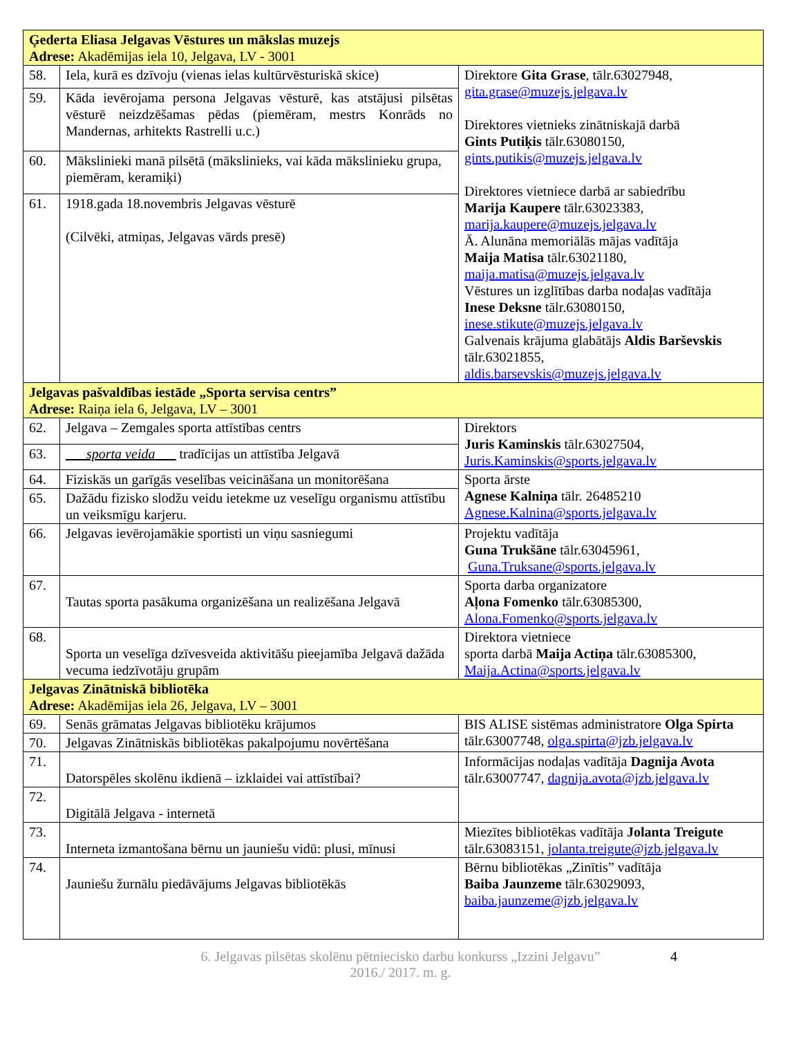| Ģederta Eliasa Jelgavas Vēstures un mākslas muzejs Adrese: Akadēmijas iela 10, Jelgava, LV - 3001 | | |
| 58. | Iela, kurā es dzīvoju (vienas ielas kultūrvēsturiskā skice) | Direktore Gita Grase , tālr.63027948, gita.grase@muzejs.jelgava.lv Direktores vietnieks zinātniskajā darbā Gints Putiķis tālr.63080150, gints.putikis@muzejs.jelgava.lv Direktores vietniece darbā ar sabiedrību Marija Kaupere tālr.63023383, marija.kaupere@muzejs.jelgava.lv Ā. Alunāna memoriālās mājas vadītāja Maija Matisa tālr.63021180, maija.matisa@muzejs.jelgava.lv Vēstures un izglītības darba nodaļas vadītāja Inese Deksne tālr.63080150, inese.stikute@muzejs.jelgava.lv Galvenais krājuma glabātājs Aldis Barševskis tālr.63021855, aldis.barsevskis@muzejs.jelgava.lv |
| 59. | Kāda ievērojama persona Jelgavas vēsturē, kas atstājusi pilsētas vēsturē neizdzēšamas pēdas (piemēram, mestrs Konrāds no Mandernas, arhitekts Rastrelli u.c.) | |
| 60. | Mākslinieki manā pilsētā (mākslinieks, vai kāda mākslinieku grupa, piemēram, keramiķi) | |
| 61. | 1918.gada 18.novembris Jelgavas vēsturē (Cilvēki, atmiņas, Jelgavas vārds presē) | |
| Jelgavas pašvaldības iestāde „Sporta servisa centrs” Adrese: Raiņa iela 6, Jelgava, LV – 3001 | | |
| 62. | Jelgava – Zemgales sporta attīstības centrs | Direktors Juris Kaminskis tālr.63027504, Juris.Kaminskis@sports.jelgava.lv |
| 63. | ___ sporta veida ___ tradīcijas un attīstība Jelgavā | |
| 64. | Fiziskās un garīgās veselības veicināšana un monitorēšana | Sporta ārste Agnese Kalniņa tālr. 26485210 Agnese.Kalnina@sports.jelgava.lv |
| 65. | Dažādu fizisko slodžu veidu ietekme uz veselīgu organismu attīstību un veiksmīgu karjeru. | |
| 66. | Jelgavas ievērojamākie sportisti un viņu sasniegumi | Projektu vadītāja Guna Trukšāne tālr.63045961, Guna.Truksane@sports.jelgava.lv |
| 67. | Tautas sporta pasākuma organizēšana un realizēšana Jelgavā | Sporta darba organizatore Aļona Fomenko tālr.63085300, Alona.Fomenko@sports.jelgava.lv |
| 68. | Sporta un veselīga dzīvesveida aktivitāšu pieejamība Jelgavā dažāda vecuma iedzīvotāju grupām | Direktora vietniece sporta darbā Maija Actiņa tālr.63085300, Maija.Actina@sports.jelgava.lv |
| Jelgavas Zinātniskā bibliotēka Adrese: Akadēmijas iela 26, Jelgava, LV – 3001 | | |
| 69. | Senās grāmatas Jelgavas bibliotēku krājumos | BIS ALISE sistēmas administratore Olga Spirta tālr.63007748, olga.spirta@jzb.jelgava.lv |
| 70. | Jelgavas Zinātniskās bibliotēkas pakalpojumu novērtēšana | |
| 71. | Datorspēles skolēnu ikdienā – izklaidei vai attīstībai? | Informācijas nodaļas vadītāja Dagnija Avota tālr.63007747, dagnija.avota@jzb.jelgava.lv |
| 72. | Digitālā Jelgava - internetā | |
| 73. | Interneta izmantošana bērnu un jauniešu vidū: plusi, mīnusi | Miezītes bibliotēkas vadītāja Jolanta Treigute tālr.63083151, jolanta.treigute@jzb.jelgava.lv |
| 74. | Jauniešu žurnālu piedāvājums Jelgavas bibliotēkās | Bērnu bibliotēkas „Zinītis” vadītāja Baiba Jaunzeme tālr.63029093, baiba.jaunzeme@jzb.jelgava.lv |
6. Jelgavas pilsētas skolēnu pētniecisko darbu konkurss „Izzini Jelgavu”
2016./ 2017. m. g.
4